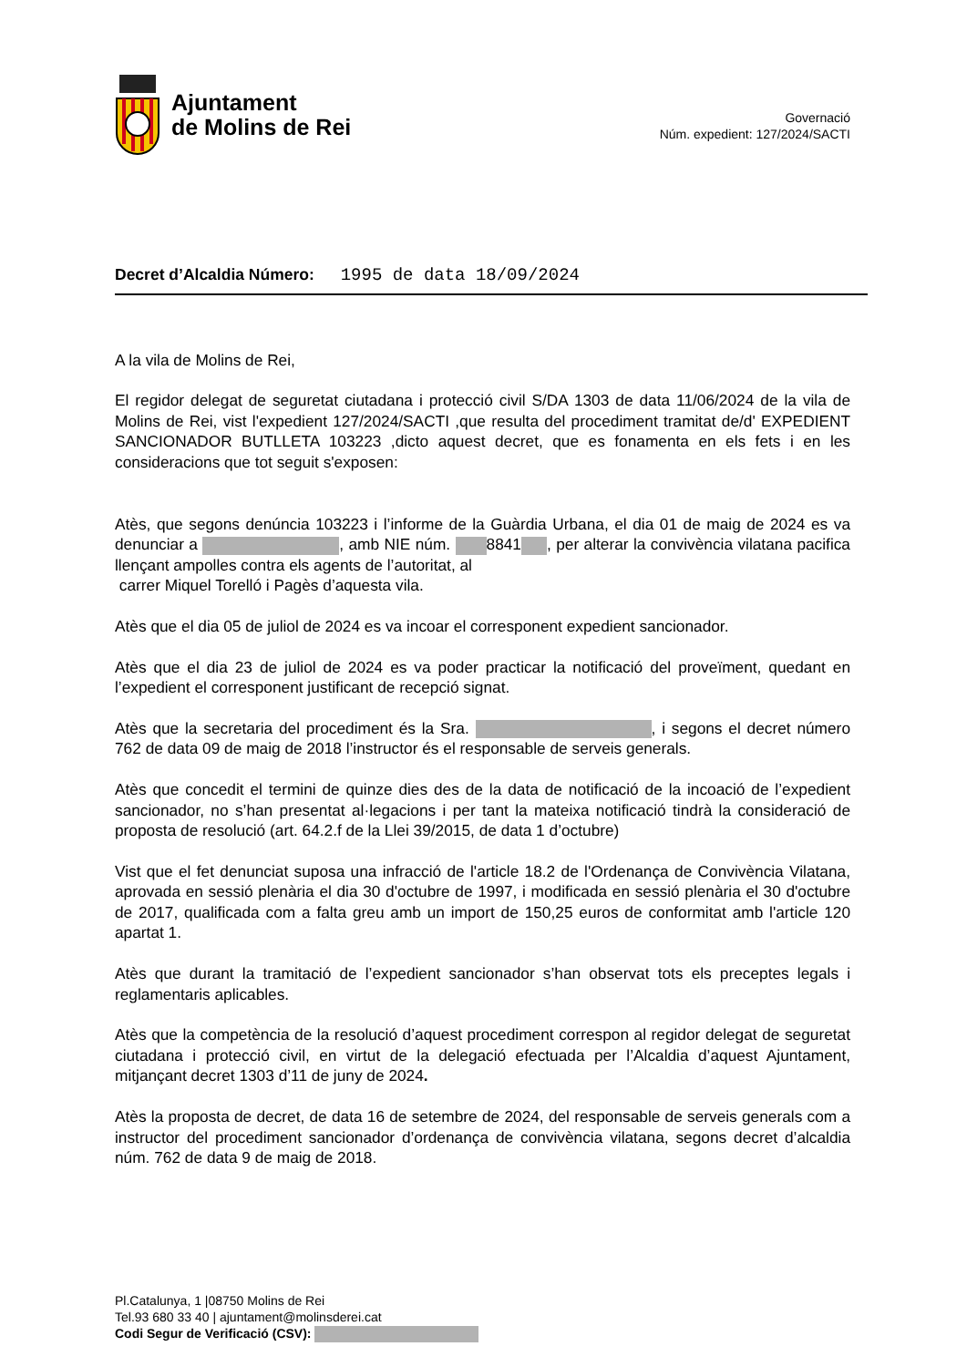Ajuntament
de Molins de Rei
Governació
Núm. expedient: 127/2024/SACTI
Decret d’Alcaldia Número: 1995 de data 18/09/2024
A la vila de Molins de Rei,
El regidor delegat de seguretat ciutadana i protecció civil S/DA 1303 de data 11/06/2024 de la vila de Molins de Rei, vist l'expedient 127/2024/SACTI ,que resulta del procediment tramitat de/d' EXPEDIENT SANCIONADOR BUTLLETA 103223 ,dicto aquest decret, que es fonamenta en els fets i en les consideracions que tot seguit s'exposen:
Atès, que segons denúncia 103223 i l’informe de la Guàrdia Urbana, el dia 01 de maig de 2024 es va denunciar a , amb NIE núm. 8841 , per alterar la convivència vilatana pacifica llençant ampolles contra els agents de l’autoritat, al
carrer Miquel Torelló i Pagès d’aquesta vila.
Atès que el dia 05 de juliol de 2024 es va incoar el corresponent expedient sancionador.
Atès que el dia 23 de juliol de 2024 es va poder practicar la notificació del proveïment, quedant en l’expedient el corresponent justificant de recepció signat.
Atès que la secretaria del procediment és la Sra. , i segons el decret número 762 de data 09 de maig de 2018 l’instructor és el responsable de serveis generals.
Atès que concedit el termini de quinze dies des de la data de notificació de la incoació de l’expedient sancionador, no s’han presentat al·legacions i per tant la mateixa notificació tindrà la consideració de proposta de resolució (art. 64.2.f de la Llei 39/2015, de data 1 d’octubre)
Vist que el fet denunciat suposa una infracció de l'article 18.2 de l'Ordenança de Convivència Vilatana, aprovada en sessió plenària el dia 30 d'octubre de 1997, i modificada en sessió plenària el 30 d'octubre de 2017, qualificada com a falta greu amb un import de 150,25 euros de conformitat amb l'article 120 apartat 1.
Atès que durant la tramitació de l’expedient sancionador s’han observat tots els preceptes legals i reglamentaris aplicables.
Atès que la competència de la resolució d’aquest procediment correspon al regidor delegat de seguretat ciutadana i protecció civil, en virtut de la delegació efectuada per l’Alcaldia d’aquest Ajuntament, mitjançant decret 1303 d’11 de juny de 2024.
Atès la proposta de decret, de data 16 de setembre de 2024, del responsable de serveis generals com a instructor del procediment sancionador d’ordenança de convivència vilatana, segons decret d’alcaldia núm. 762 de data 9 de maig de 2018.
Pl.Catalunya, 1 |08750 Molins de Rei
Tel.93 680 33 40 | ajuntament@molinsderei.cat
Codi Segur de Verificació (CSV):